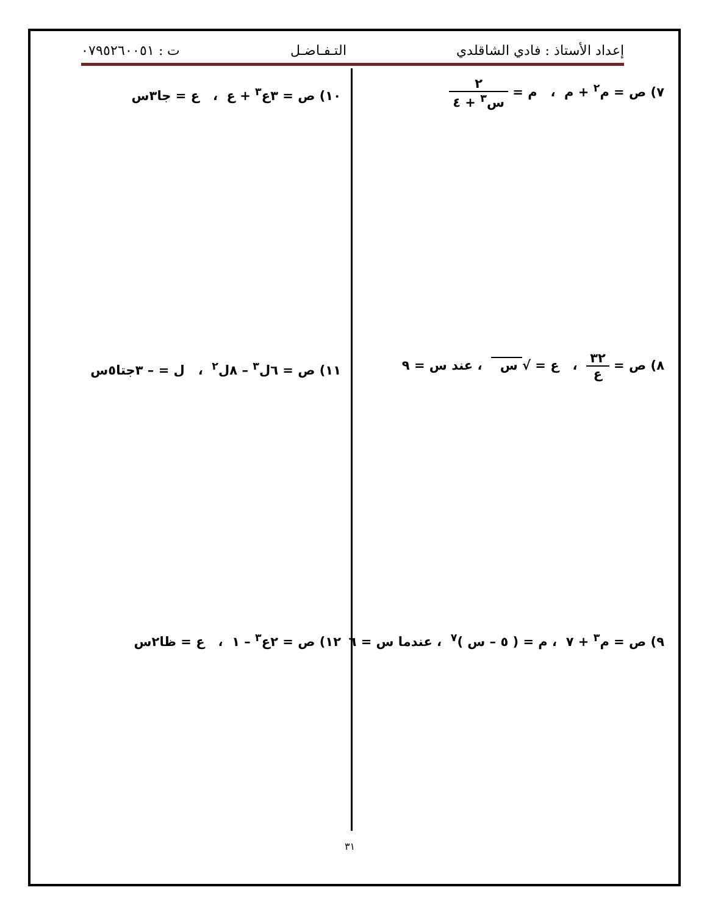إعداد الأستاذ : فادي الشاقلدي التـفـاضـل ت : ٠٧٩٥٢٦٠٠٥١
٧) ص = م<sup>٢</sup> + م ، م = ٢ س<sup>٣</sup> + ٤
١٠) ص = ٣ع<sup>٣</sup> + ع ، ع = جا٣س
٨) ص = ٣٢ ع ، ع = √ س ، عند س = ٩
١١) ص = ٦ل<sup>٣</sup> – ٨ل<sup>٢</sup> ، ل = – ٣جتا٥س
٩) ص = م<sup>٣</sup> + ٧ ، م = ( ٥ – س )<sup>٧</sup> ، عندما س = ٦
١٢) ص = ٢ع<sup>٣</sup> – ١ ، ع = ظا٢س
٣١